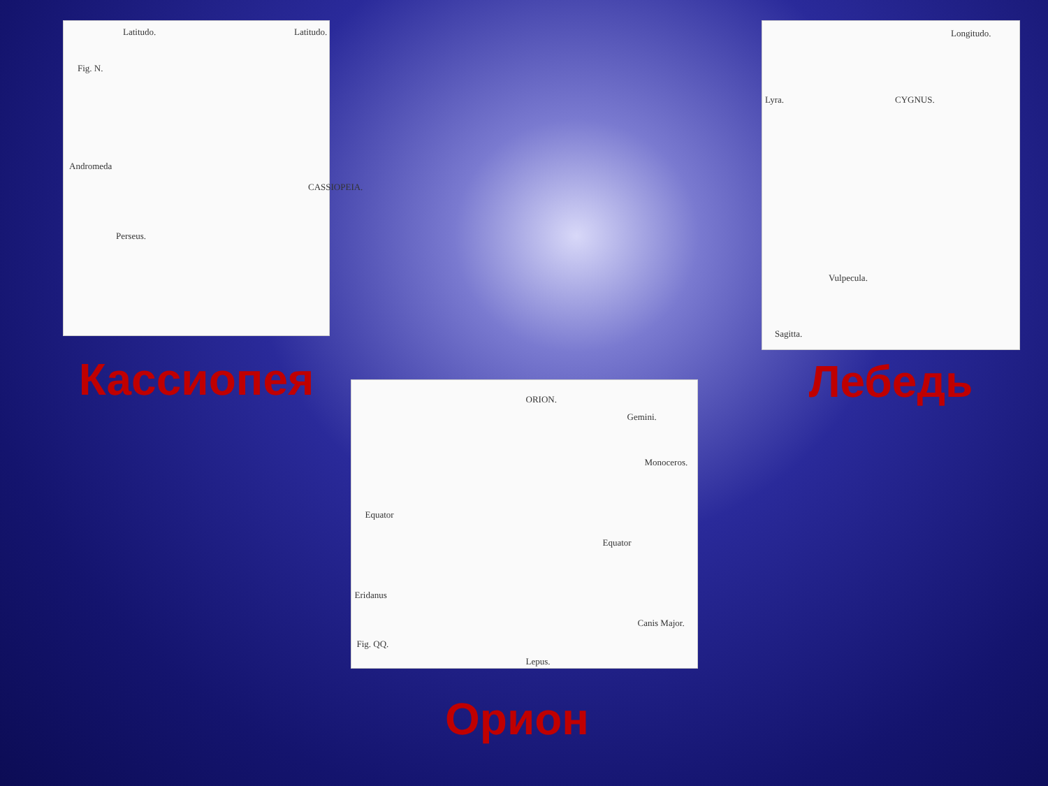Latitudo. Latitudo.
Fig. N.
Andromeda
CASSIOPEIA.
Perseus.
Кассиопея
Longitudo.
Lyra. CYGNUS.
Vulpecula.
Sagitta.
Лебедь
ORION.
Gemini.
Monoceros.
Equator
Equator
Eridanus
Canis Major.
Fig. QQ.
Lepus.
Орион